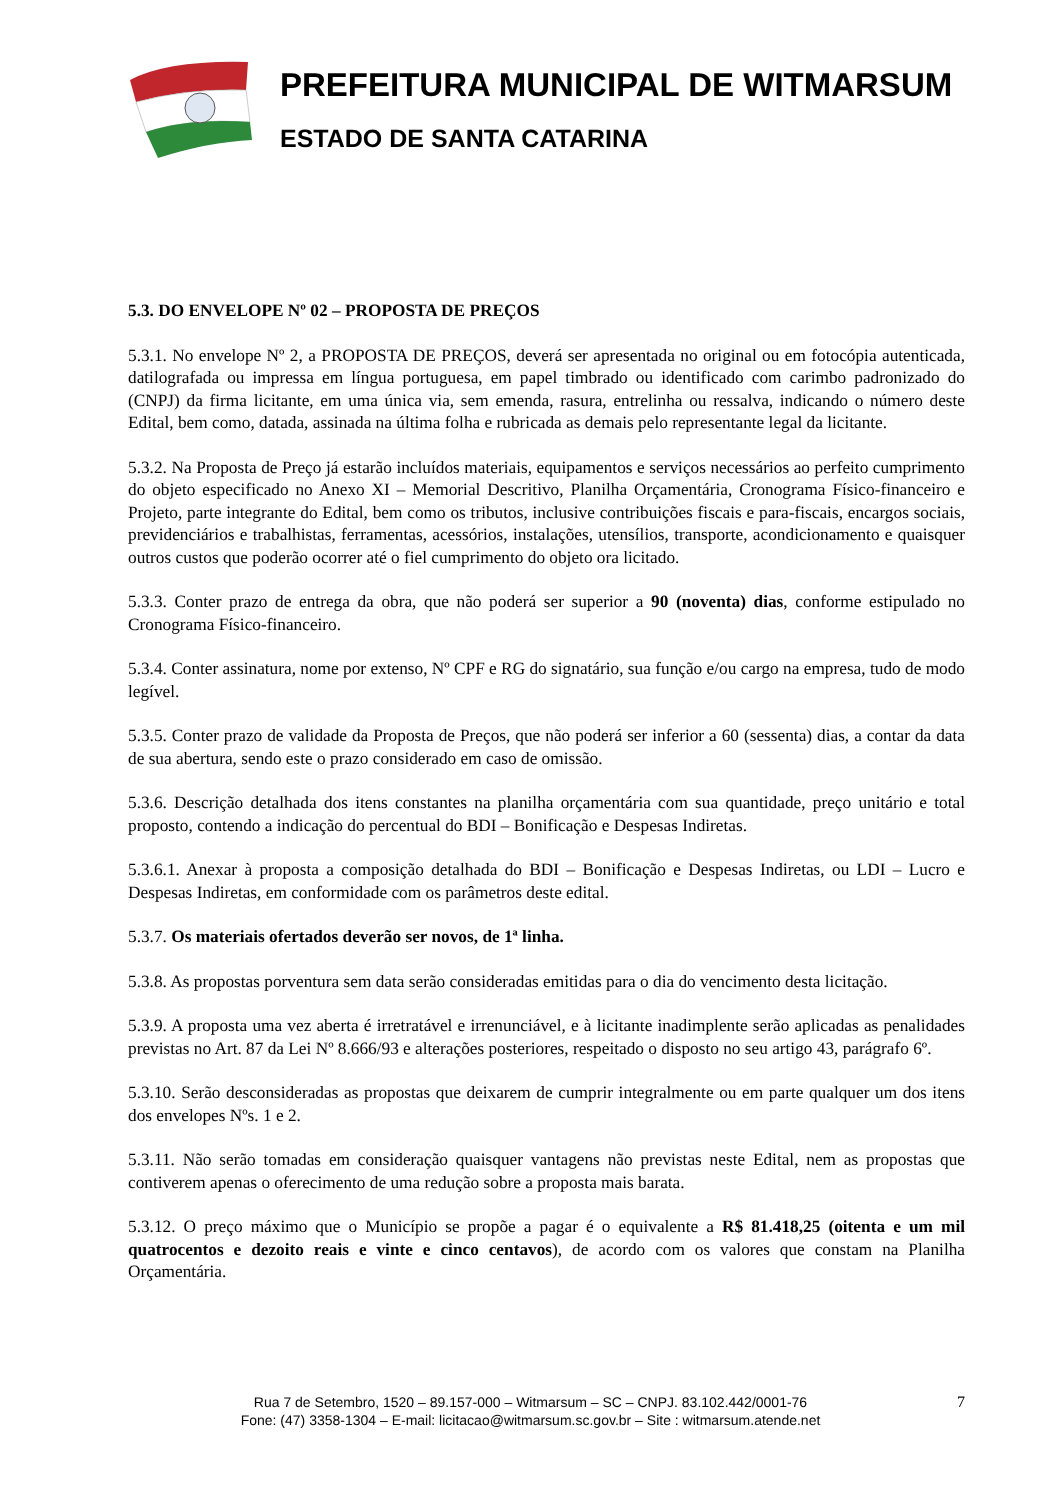PREFEITURA MUNICIPAL DE WITMARSUM
ESTADO DE SANTA CATARINA
5.3. DO ENVELOPE Nº 02 – PROPOSTA DE PREÇOS
5.3.1. No envelope Nº 2, a PROPOSTA DE PREÇOS, deverá ser apresentada no original ou em fotocópia autenticada, datilografada ou impressa em língua portuguesa, em papel timbrado ou identificado com carimbo padronizado do (CNPJ) da firma licitante, em uma única via, sem emenda, rasura, entrelinha ou ressalva, indicando o número deste Edital, bem como, datada, assinada na última folha e rubricada as demais pelo representante legal da licitante.
5.3.2. Na Proposta de Preço já estarão incluídos materiais, equipamentos e serviços necessários ao perfeito cumprimento do objeto especificado no Anexo XI – Memorial Descritivo, Planilha Orçamentária, Cronograma Físico-financeiro e Projeto, parte integrante do Edital, bem como os tributos, inclusive contribuições fiscais e para-fiscais, encargos sociais, previdenciários e trabalhistas, ferramentas, acessórios, instalações, utensílios, transporte, acondicionamento e quaisquer outros custos que poderão ocorrer até o fiel cumprimento do objeto ora licitado.
5.3.3. Conter prazo de entrega da obra, que não poderá ser superior a 90 (noventa) dias, conforme estipulado no Cronograma Físico-financeiro.
5.3.4. Conter assinatura, nome por extenso, Nº CPF e RG do signatário, sua função e/ou cargo na empresa, tudo de modo legível.
5.3.5. Conter prazo de validade da Proposta de Preços, que não poderá ser inferior a 60 (sessenta) dias, a contar da data de sua abertura, sendo este o prazo considerado em caso de omissão.
5.3.6. Descrição detalhada dos itens constantes na planilha orçamentária com sua quantidade, preço unitário e total proposto, contendo a indicação do percentual do BDI – Bonificação e Despesas Indiretas.
5.3.6.1. Anexar à proposta a composição detalhada do BDI – Bonificação e Despesas Indiretas, ou LDI – Lucro e Despesas Indiretas, em conformidade com os parâmetros deste edital.
5.3.7. Os materiais ofertados deverão ser novos, de 1ª linha.
5.3.8. As propostas porventura sem data serão consideradas emitidas para o dia do vencimento desta licitação.
5.3.9. A proposta uma vez aberta é irretratável e irrenunciável, e à licitante inadimplente serão aplicadas as penalidades previstas no Art. 87 da Lei Nº 8.666/93 e alterações posteriores, respeitado o disposto no seu artigo 43, parágrafo 6º.
5.3.10. Serão desconsideradas as propostas que deixarem de cumprir integralmente ou em parte qualquer um dos itens dos envelopes Nºs. 1 e 2.
5.3.11. Não serão tomadas em consideração quaisquer vantagens não previstas neste Edital, nem as propostas que contiverem apenas o oferecimento de uma redução sobre a proposta mais barata.
5.3.12. O preço máximo que o Município se propõe a pagar é o equivalente a R$ 81.418,25 (oitenta e um mil quatrocentos e dezoito reais e vinte e cinco centavos), de acordo com os valores que constam na Planilha Orçamentária.
Rua 7 de Setembro, 1520 – 89.157-000 – Witmarsum – SC – CNPJ. 83.102.442/0001-76
Fone: (47) 3358-1304 – E-mail: licitacao@witmarsum.sc.gov.br – Site : witmarsum.atende.net
7